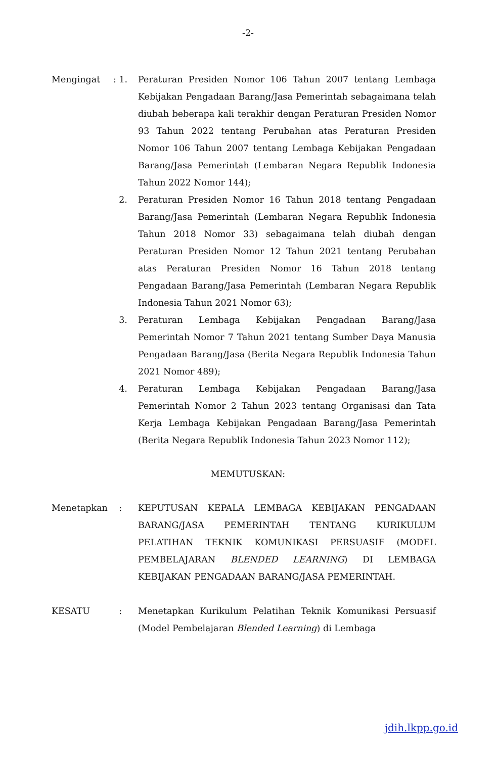-2-
Mengingat : 1.
Peraturan Presiden Nomor 106 Tahun 2007 tentang Lembaga Kebijakan Pengadaan Barang/Jasa Pemerintah sebagaimana telah diubah beberapa kali terakhir dengan Peraturan Presiden Nomor 93 Tahun 2022 tentang Perubahan atas Peraturan Presiden Nomor 106 Tahun 2007 tentang Lembaga Kebijakan Pengadaan Barang/Jasa Pemerintah (Lembaran Negara Republik Indonesia Tahun 2022 Nomor 144);
2. Peraturan Presiden Nomor 16 Tahun 2018 tentang Pengadaan Barang/Jasa Pemerintah (Lembaran Negara Republik Indonesia Tahun 2018 Nomor 33) sebagaimana telah diubah dengan Peraturan Presiden Nomor 12 Tahun 2021 tentang Perubahan atas Peraturan Presiden Nomor 16 Tahun 2018 tentang Pengadaan Barang/Jasa Pemerintah (Lembaran Negara Republik Indonesia Tahun 2021 Nomor 63);
3. Peraturan Lembaga Kebijakan Pengadaan Barang/Jasa Pemerintah Nomor 7 Tahun 2021 tentang Sumber Daya Manusia Pengadaan Barang/Jasa (Berita Negara Republik Indonesia Tahun 2021 Nomor 489);
4. Peraturan Lembaga Kebijakan Pengadaan Barang/Jasa Pemerintah Nomor 2 Tahun 2023 tentang Organisasi dan Tata Kerja Lembaga Kebijakan Pengadaan Barang/Jasa Pemerintah (Berita Negara Republik Indonesia Tahun 2023 Nomor 112);
MEMUTUSKAN:
Menetapkan : KEPUTUSAN KEPALA LEMBAGA KEBIJAKAN PENGADAAN BARANG/JASA PEMERINTAH TENTANG KURIKULUM PELATIHAN TEKNIK KOMUNIKASI PERSUASIF (MODEL PEMBELAJARAN BLENDED LEARNING) DI LEMBAGA KEBIJAKAN PENGADAAN BARANG/JASA PEMERINTAH.
KESATU : Menetapkan Kurikulum Pelatihan Teknik Komunikasi Persuasif (Model Pembelajaran Blended Learning) di Lembaga
jdih.lkpp.go.id